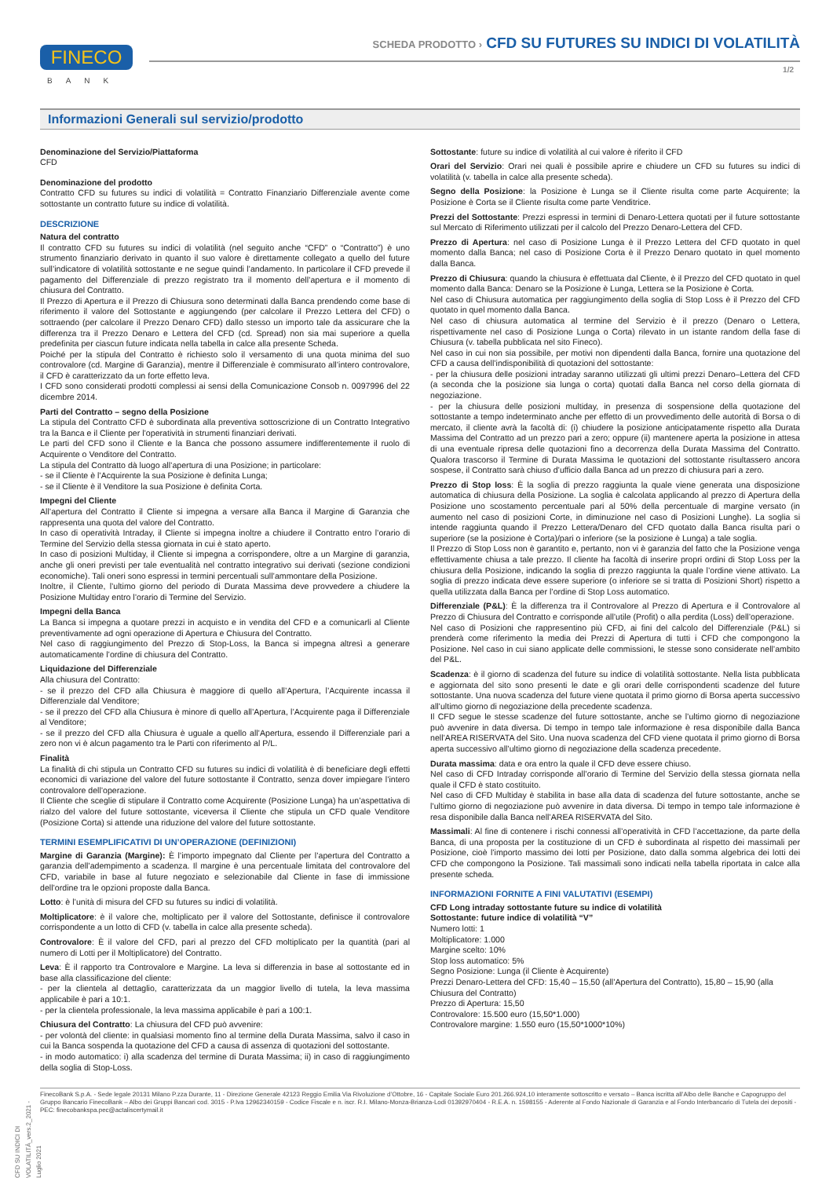FINECO
BANK
SCHEDA PRODOTTO › CFD SU FUTURES SU INDICI DI VOLATILITÀ
1/2
Informazioni Generali sul servizio/prodotto
Denominazione del Servizio/Piattaforma
CFD
Denominazione del prodotto
Contratto CFD su futures su indici di volatilità = Contratto Finanziario Differenziale avente come sottostante un contratto future su indice di volatilità.
DESCRIZIONE
Natura del contratto
Il contratto CFD su futures su indici di volatilità (nel seguito anche “CFD” o “Contratto”) è uno strumento finanziario derivato in quanto il suo valore è direttamente collegato a quello del future sull’indicatore di volatilità sottostante e ne segue quindi l’andamento. In particolare il CFD prevede il pagamento del Differenziale di prezzo registrato tra il momento dell’apertura e il momento di chiusura del Contratto.
Il Prezzo di Apertura e il Prezzo di Chiusura sono determinati dalla Banca prendendo come base di riferimento il valore del Sottostante e aggiungendo (per calcolare il Prezzo Lettera del CFD) o sottraendo (per calcolare il Prezzo Denaro CFD) dallo stesso un importo tale da assicurare che la differenza tra il Prezzo Denaro e Lettera del CFD (cd. Spread) non sia mai superiore a quella predefinita per ciascun future indicata nella tabella in calce alla presente Scheda.
Poiché per la stipula del Contratto è richiesto solo il versamento di una quota minima del suo controvalore (cd. Margine di Garanzia), mentre il Differenziale è commisurato all’intero controvalore, il CFD è caratterizzato da un forte effetto leva.
I CFD sono considerati prodotti complessi ai sensi della Comunicazione Consob n. 0097996 del 22 dicembre 2014.
Parti del Contratto – segno della Posizione
La stipula del Contratto CFD è subordinata alla preventiva sottoscrizione di un Contratto Integrativo tra la Banca e il Cliente per l’operatività in strumenti finanziari derivati.
Le parti del CFD sono il Cliente e la Banca che possono assumere indifferentemente il ruolo di Acquirente o Venditore del Contratto.
La stipula del Contratto dà luogo all’apertura di una Posizione; in particolare:
- se il Cliente è l’Acquirente la sua Posizione è definita Lunga;
- se il Cliente è il Venditore la sua Posizione è definita Corta.
Impegni del Cliente
All’apertura del Contratto il Cliente si impegna a versare alla Banca il Margine di Garanzia che rappresenta una quota del valore del Contratto.
In caso di operatività Intraday, il Cliente si impegna inoltre a chiudere il Contratto entro l’orario di Termine del Servizio della stessa giornata in cui è stato aperto.
In caso di posizioni Multiday, il Cliente si impegna a corrispondere, oltre a un Margine di garanzia, anche gli oneri previsti per tale eventualità nel contratto integrativo sui derivati (sezione condizioni economiche). Tali oneri sono espressi in termini percentuali sull’ammontare della Posizione.
Inoltre, il Cliente, l’ultimo giorno del periodo di Durata Massima deve provvedere a chiudere la Posizione Multiday entro l’orario di Termine del Servizio.
Impegni della Banca
La Banca si impegna a quotare prezzi in acquisto e in vendita del CFD e a comunicarli al Cliente preventivamente ad ogni operazione di Apertura e Chiusura del Contratto.
Nel caso di raggiungimento del Prezzo di Stop-Loss, la Banca si impegna altresì a generare automaticamente l’ordine di chiusura del Contratto.
Liquidazione del Differenziale
Alla chiusura del Contratto:
- se il prezzo del CFD alla Chiusura è maggiore di quello all’Apertura, l’Acquirente incassa il Differenziale dal Venditore;
- se il prezzo del CFD alla Chiusura è minore di quello all’Apertura, l’Acquirente paga il Differenziale al Venditore;
- se il prezzo del CFD alla Chiusura è uguale a quello all’Apertura, essendo il Differenziale pari a zero non vi è alcun pagamento tra le Parti con riferimento al P/L.
Finalità
La finalità di chi stipula un Contratto CFD su futures su indici di volatilità è di beneficiare degli effetti economici di variazione del valore del future sottostante il Contratto, senza dover impiegare l’intero controvalore dell’operazione.
Il Cliente che sceglie di stipulare il Contratto come Acquirente (Posizione Lunga) ha un’aspettativa di rialzo del valore del future sottostante, viceversa il Cliente che stipula un CFD quale Venditore (Posizione Corta) si attende una riduzione del valore del future sottostante.
TERMINI ESEMPLIFICATIVI DI UN’OPERAZIONE (DEFINIZIONI)
Margine di Garanzia (Margine): È l’importo impegnato dal Cliente per l’apertura del Contratto a garanzia dell’adempimento a scadenza. Il margine è una percentuale limitata del controvalore del CFD, variabile in base al future negoziato e selezionabile dal Cliente in fase di immissione dell’ordine tra le opzioni proposte dalla Banca.
Lotto: è l’unità di misura del CFD su futures su indici di volatilità.
Moltiplicatore: è il valore che, moltiplicato per il valore del Sottostante, definisce il controvalore corrispondente a un lotto di CFD (v. tabella in calce alla presente scheda).
Controvalore: È il valore del CFD, pari al prezzo del CFD moltiplicato per la quantità (pari al numero di Lotti per il Moltiplicatore) del Contratto.
Leva: È il rapporto tra Controvalore e Margine. La leva si differenzia in base al sottostante ed in base alla classificazione del cliente:
- per la clientela al dettaglio, caratterizzata da un maggior livello di tutela, la leva massima applicabile è pari a 10:1.
- per la clientela professionale, la leva massima applicabile è pari a 100:1.
Chiusura del Contratto: La chiusura del CFD può avvenire:
- per volontà del cliente: in qualsiasi momento fino al termine della Durata Massima, salvo il caso in cui la Banca sospenda la quotazione del CFD a causa di assenza di quotazioni del sottostante.
- in modo automatico: i) alla scadenza del termine di Durata Massima; ii) in caso di raggiungimento della soglia di Stop-Loss.
Sottostante: future su indice di volatilità al cui valore è riferito il CFD
Orari del Servizio: Orari nei quali è possibile aprire e chiudere un CFD su futures su indici di volatilità (v. tabella in calce alla presente scheda).
Segno della Posizione: la Posizione è Lunga se il Cliente risulta come parte Acquirente; la Posizione è Corta se il Cliente risulta come parte Venditrice.
Prezzi del Sottostante: Prezzi espressi in termini di Denaro-Lettera quotati per il future sottostante sul Mercato di Riferimento utilizzati per il calcolo del Prezzo Denaro-Lettera del CFD.
Prezzo di Apertura: nel caso di Posizione Lunga è il Prezzo Lettera del CFD quotato in quel momento dalla Banca; nel caso di Posizione Corta è il Prezzo Denaro quotato in quel momento dalla Banca.
Prezzo di Chiusura: quando la chiusura è effettuata dal Cliente, è il Prezzo del CFD quotato in quel momento dalla Banca: Denaro se la Posizione è Lunga, Lettera se la Posizione è Corta.
Nel caso di Chiusura automatica per raggiungimento della soglia di Stop Loss è il Prezzo del CFD quotato in quel momento dalla Banca.
Nel caso di chiusura automatica al termine del Servizio è il prezzo (Denaro o Lettera, rispettivamente nel caso di Posizione Lunga o Corta) rilevato in un istante random della fase di Chiusura (v. tabella pubblicata nel sito Fineco).
Nel caso in cui non sia possibile, per motivi non dipendenti dalla Banca, fornire una quotazione del CFD a causa dell’indisponibilità di quotazioni del sottostante:
- per la chiusura delle posizioni intraday saranno utilizzati gli ultimi prezzi Denaro–Lettera del CFD (a seconda che la posizione sia lunga o corta) quotati dalla Banca nel corso della giornata di negoziazione.
- per la chiusura delle posizioni multiday, in presenza di sospensione della quotazione del sottostante a tempo indeterminato anche per effetto di un provvedimento delle autorità di Borsa o di mercato, il cliente avrà la facoltà di: (i) chiudere la posizione anticipatamente rispetto alla Durata Massima del Contratto ad un prezzo pari a zero; oppure (ii) mantenere aperta la posizione in attesa di una eventuale ripresa delle quotazioni fino a decorrenza della Durata Massima del Contratto. Qualora trascorso il Termine di Durata Massima le quotazioni del sottostante risultassero ancora sospese, il Contratto sarà chiuso d’ufficio dalla Banca ad un prezzo di chiusura pari a zero.
Prezzo di Stop loss: È la soglia di prezzo raggiunta la quale viene generata una disposizione automatica di chiusura della Posizione. La soglia è calcolata applicando al prezzo di Apertura della Posizione uno scostamento percentuale pari al 50% della percentuale di margine versato (in aumento nel caso di posizioni Corte, in diminuzione nel caso di Posizioni Lunghe). La soglia si intende raggiunta quando il Prezzo Lettera/Denaro del CFD quotato dalla Banca risulta pari o superiore (se la posizione è Corta)/pari o inferiore (se la posizione è Lunga) a tale soglia.
Il Prezzo di Stop Loss non è garantito e, pertanto, non vi è garanzia del fatto che la Posizione venga effettivamente chiusa a tale prezzo. Il cliente ha facoltà di inserire propri ordini di Stop Loss per la chiusura della Posizione, indicando la soglia di prezzo raggiunta la quale l’ordine viene attivato. La soglia di prezzo indicata deve essere superiore (o inferiore se si tratta di Posizioni Short) rispetto a quella utilizzata dalla Banca per l’ordine di Stop Loss automatico.
Differenziale (P&L): È la differenza tra il Controvalore al Prezzo di Apertura e il Controvalore al Prezzo di Chiusura del Contratto e corrisponde all’utile (Profit) o alla perdita (Loss) dell’operazione.
Nel caso di Posizioni che rappresentino più CFD, ai fini del calcolo del Differenziale (P&L) si prenderà come riferimento la media dei Prezzi di Apertura di tutti i CFD che compongono la Posizione. Nel caso in cui siano applicate delle commissioni, le stesse sono considerate nell’ambito del P&L.
Scadenza: è il giorno di scadenza del future su indice di volatilità sottostante. Nella lista pubblicata e aggiornata del sito sono presenti le date e gli orari delle corrispondenti scadenze del future sottostante. Una nuova scadenza del future viene quotata il primo giorno di Borsa aperta successivo all’ultimo giorno di negoziazione della precedente scadenza.
Il CFD segue le stesse scadenze del future sottostante, anche se l’ultimo giorno di negoziazione può avvenire in data diversa. Di tempo in tempo tale informazione è resa disponibile dalla Banca nell’AREA RISERVATA del Sito. Una nuova scadenza del CFD viene quotata il primo giorno di Borsa aperta successivo all’ultimo giorno di negoziazione della scadenza precedente.
Durata massima: data e ora entro la quale il CFD deve essere chiuso.
Nel caso di CFD Intraday corrisponde all’orario di Termine del Servizio della stessa giornata nella quale il CFD è stato costituito.
Nel caso di CFD Multiday è stabilita in base alla data di scadenza del future sottostante, anche se l’ultimo giorno di negoziazione può avvenire in data diversa. Di tempo in tempo tale informazione è resa disponibile dalla Banca nell’AREA RISERVATA del Sito.
Massimali: Al fine di contenere i rischi connessi all’operatività in CFD l’accettazione, da parte della Banca, di una proposta per la costituzione di un CFD è subordinata al rispetto dei massimali per Posizione, cioè l’importo massimo dei lotti per Posizione, dato dalla somma algebrica dei lotti dei CFD che compongono la Posizione. Tali massimali sono indicati nella tabella riportata in calce alla presente scheda.
INFORMAZIONI FORNITE A FINI VALUTATIVI (ESEMPI)
CFD Long intraday sottostante future su indice di volatilità
Sottostante: future indice di volatilità “V”
Numero lotti: 1
Moltiplicatore: 1.000
Margine scelto: 10%
Stop loss automatico: 5%
Segno Posizione: Lunga (il Cliente è Acquirente)
Prezzi Denaro-Lettera del CFD: 15,40 – 15,50 (all’Apertura del Contratto), 15,80 – 15,90 (alla Chiusura del Contratto)
Prezzo di Apertura: 15,50
Controvalore: 15.500 euro (15,50*1.000)
Controvalore margine: 1.550 euro (15,50*1000*10%)
FinecoBank S.p.A. - Sede legale 20131 Milano P.zza Durante, 11 - Direzione Generale 42123 Reggio Emilia Via Rivoluzione d’Ottobre, 16 - Capitale Sociale Euro 201.266.924,10 interamente sottoscritto e versato – Banca iscritta all’Albo delle Banche e Capogruppo del Gruppo Bancario FinecoBank – Albo dei Gruppi Bancari cod. 3015 - P.Iva 12962340159 - Codice Fiscale e n. iscr. R.I. Milano-Monza-Brianza-Lodi 01392970404 - R.E.A. n. 1598155 - Aderente al Fondo Nazionale di Garanzia e al Fondo Interbancario di Tutela dei depositi - PEC: finecobankspa.pec@actaliscertymail.it
CFD SU INDICI DI VOLATILITÀ_vers.2_2021 - Luglio 2021